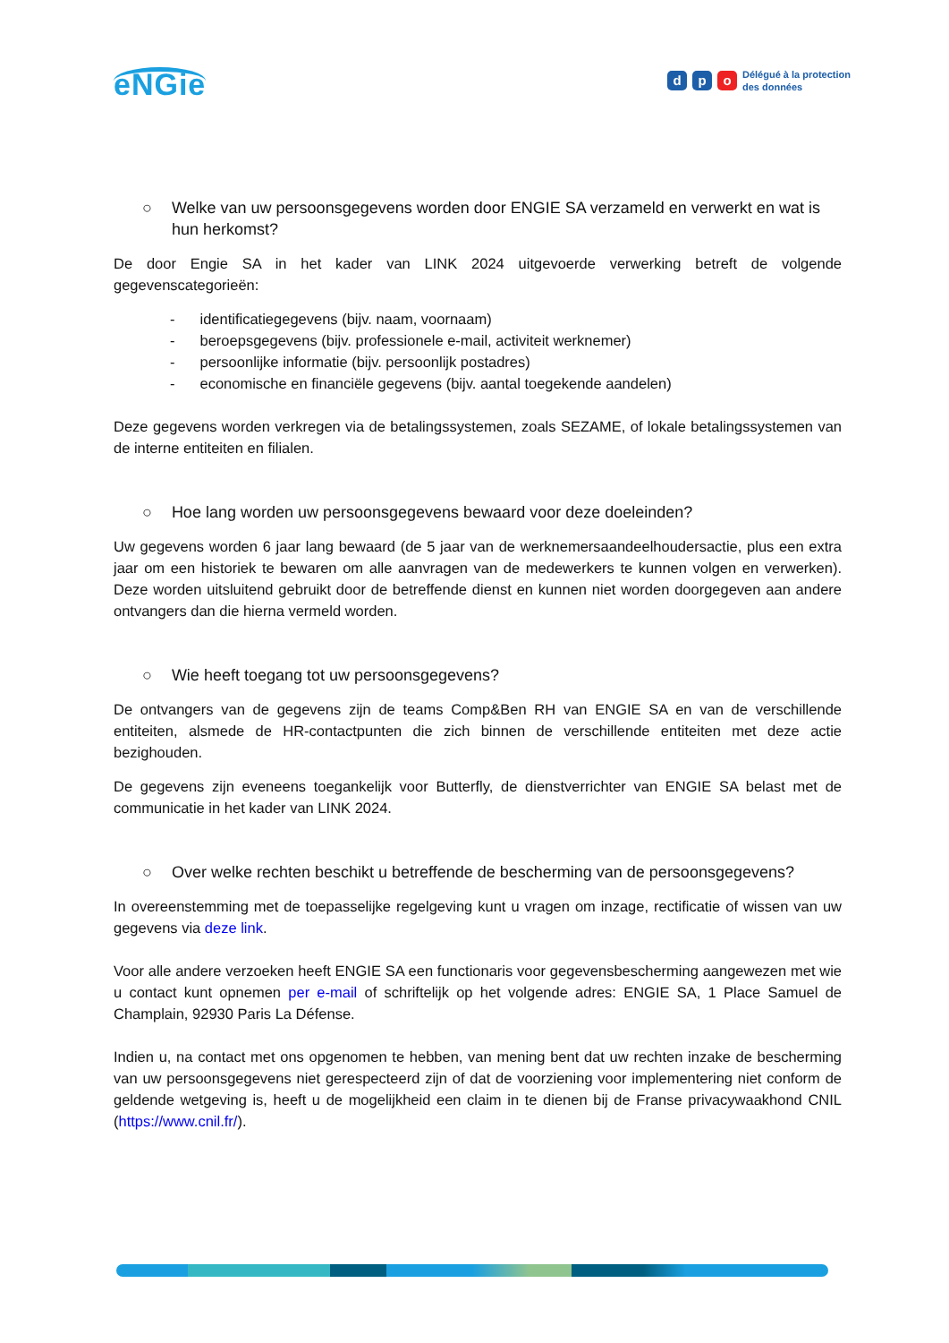eNGie
dp o
Délégué à la protection
des données
○ Welke van uw persoonsgegevens worden door ENGIE SA verzameld en verwerkt en wat is hun herkomst?
De door Engie SA in het kader van LINK 2024 uitgevoerde verwerking betreft de volgende gegevenscategorieën:
- identificatiegegevens (bijv. naam, voornaam)
- beroepsgegevens (bijv. professionele e-mail, activiteit werknemer)
- persoonlijke informatie (bijv. persoonlijk postadres)
- economische en financiële gegevens (bijv. aantal toegekende aandelen)
Deze gegevens worden verkregen via de betalingssystemen, zoals SEZAME, of lokale betalingssystemen van de interne entiteiten en filialen.
○ Hoe lang worden uw persoonsgegevens bewaard voor deze doeleinden?
Uw gegevens worden 6 jaar lang bewaard (de 5 jaar van de werknemersaandeelhoudersactie, plus een extra jaar om een historiek te bewaren om alle aanvragen van de medewerkers te kunnen volgen en verwerken). Deze worden uitsluitend gebruikt door de betreffende dienst en kunnen niet worden doorgegeven aan andere ontvangers dan die hierna vermeld worden.
○ Wie heeft toegang tot uw persoonsgegevens?
De ontvangers van de gegevens zijn de teams Comp&Ben RH van ENGIE SA en van de verschillende entiteiten, alsmede de HR-contactpunten die zich binnen de verschillende entiteiten met deze actie bezighouden.
De gegevens zijn eveneens toegankelijk voor Butterfly, de dienstverrichter van ENGIE SA belast met de communicatie in het kader van LINK 2024.
○ Over welke rechten beschikt u betreffende de bescherming van de persoonsgegevens?
In overeenstemming met de toepasselijke regelgeving kunt u vragen om inzage, rectificatie of wissen van uw gegevens via deze link.
Voor alle andere verzoeken heeft ENGIE SA een functionaris voor gegevensbescherming aangewezen met wie u contact kunt opnemen per e-mail of schriftelijk op het volgende adres: ENGIE SA, 1 Place Samuel de Champlain, 92930 Paris La Défense.
Indien u, na contact met ons opgenomen te hebben, van mening bent dat uw rechten inzake de bescherming van uw persoonsgegevens niet gerespecteerd zijn of dat de voorziening voor implementering niet conform de geldende wetgeving is, heeft u de mogelijkheid een claim in te dienen bij de Franse privacywaakhond CNIL (https://www.cnil.fr/).